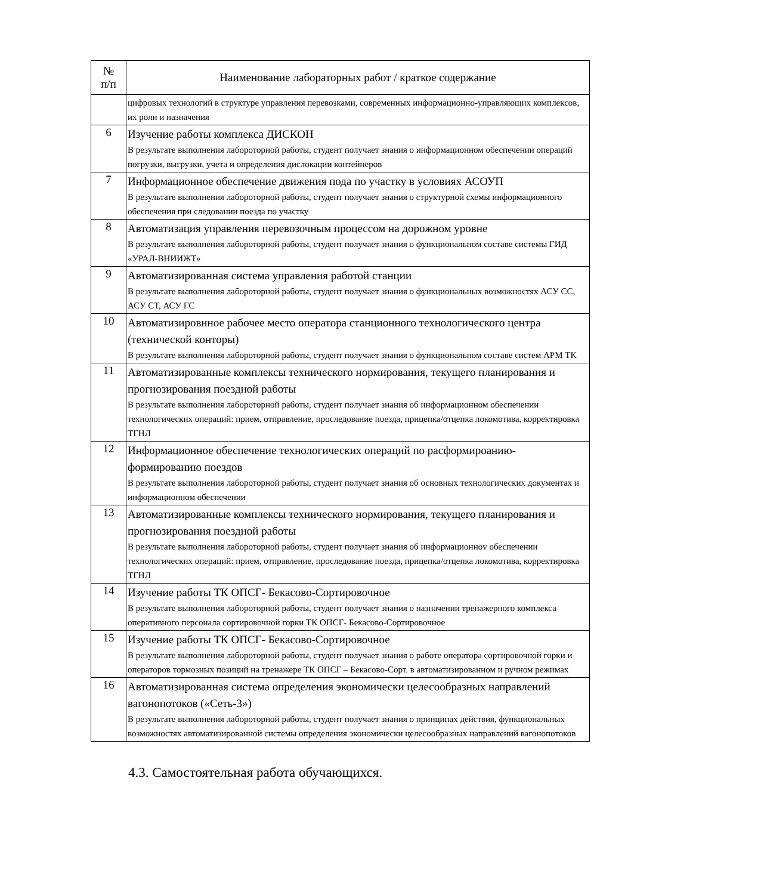| № п/п | Наименование лабораторных работ / краткое содержание |
| --- | --- |
| | цифровых технологий в структуре управления перевозками, современных информационно-управляющих комплексов, их роли и назначения |
| 6 | Изучение работы комплекса ДИСКОН В результате выполнения лабороторной работы, студент получает знания о информационном обеспечении операций погрузки, выгрузки, учета и определения дислокации контейнеров |
| 7 | Информационное обеспечение движения пода по участку в условиях АСОУП В результате выполнения лабороторной работы, студент получает знания о структурной схемы информационного обеспечения при следовании поезда по участку |
| 8 | Автоматизация управления перевозочным процессом на дорожном уровне В результате выполнения лабороторной работы, студент получает знания о функциональном составе системы ГИД «УРАЛ-ВНИИЖТ» |
| 9 | Автоматизированная система управления работой станции В результате выполнения лабороторной работы, студент получает знания о функциональных возможностях АСУ СС, АСУ СТ, АСУ ГС |
| 10 | Автоматизировнное рабочее место оператора станционного технологического центра (технической конторы) В результате выполнения лабороторной работы, студент получает знания о функциональном составе систем АРМ ТК |
| 11 | Автоматизированные комплексы технического нормирования, текущего планирования и прогнозирования поездной работы В результате выполнения лабороторной работы, студент получает знания об информационном обеспечении технологических операций: прием, отправление, проследование поезда, прицепка/отцепка локомотива, корректировка ТГНЛ |
| 12 | Информационное обеспечение технологических операций по расформироанию-формированию поездов В результате выполнения лабороторной работы, студент получает знания об основных технологических документах и информационном обеспечении |
| 13 | Автоматизированные комплексы технического нормирования, текущего планирования и прогнозирования поездной работы В результате выполнения лабороторной работы, студент получает знания об информационноv обеспечении технологических операций: прием, отправление, проследование поезда, прицепка/отцепка локомотива, корректировка ТГНЛ |
| 14 | Изучение работы ТК ОПСГ- Бекасово-Сортировочное В результате выполнения лабороторной работы, студент получает знания о назначении тренажерного комплекса оперативного персонала сортировочной горки ТК ОПСГ- Бекасово-Сортировочное |
| 15 | Изучение работы ТК ОПСГ- Бекасово-Сортировочное В результате выполнения лабороторной работы, студент получает знания о работе оператора сортировочной горки и операторов тормозных позиций на тренажере ТК ОПСГ – Бекасово-Сорт. в автоматизированном и ручном режимах |
| 16 | Автоматизированная система определения экономически целесообразных направлений вагонопотоков («Сеть-3») В результате выполнения лабороторной работы, студент получает знания о принципах действия, функциональных возможностях автоматизированной системы определения экономически целесообразных направлений вагонопотоков |
4.3. Самостоятельная работа обучающихся.